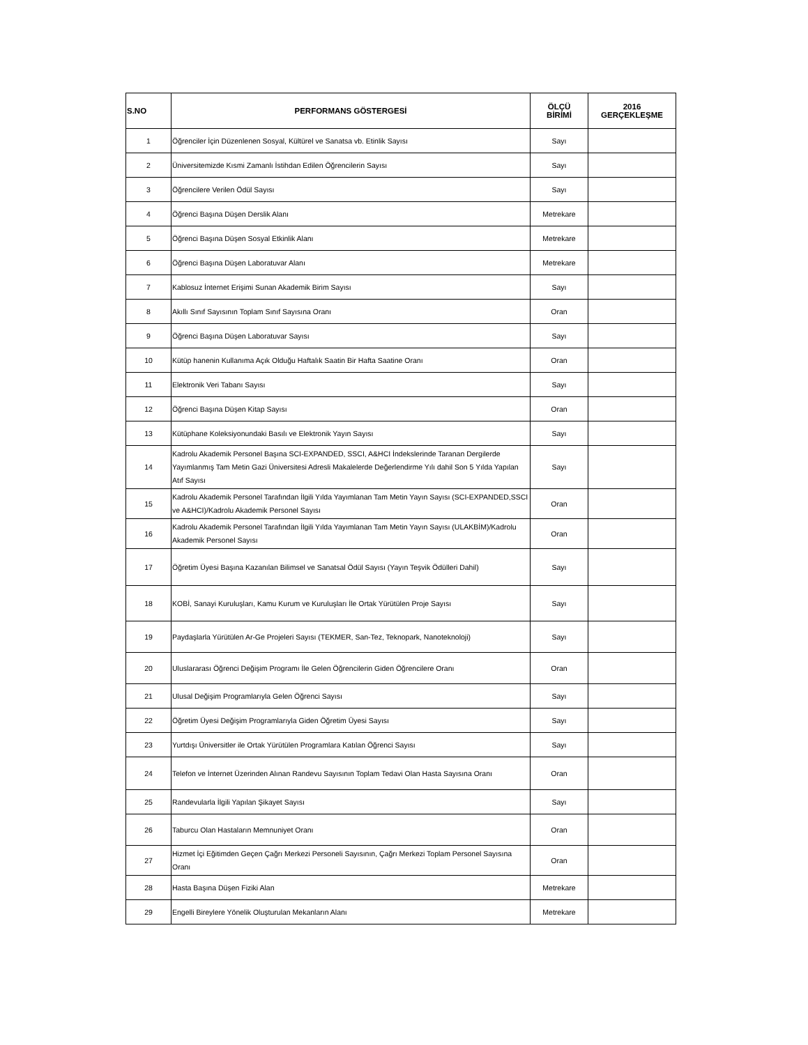| S.NO | PERFORMANS GÖSTERGESİ | ÖLÇÜ BİRİMİ | 2016 GERÇEKLEŞME |
| --- | --- | --- | --- |
| 1 | Öğrenciler İçin Düzenlenen Sosyal, Kültürel ve Sanatsa vb. Etinlik Sayısı | Sayı | |
| 2 | Üniversitemizde Kısmi Zamanlı İstihdan Edilen Öğrencilerin Sayısı | Sayı | |
| 3 | Öğrencilere Verilen Ödül Sayısı | Sayı | |
| 4 | Öğrenci Başına Düşen Derslik Alanı | Metrekare | |
| 5 | Öğrenci Başına Düşen Sosyal Etkinlik Alanı | Metrekare | |
| 6 | Öğrenci Başına Düşen Laboratuvar Alanı | Metrekare | |
| 7 | Kablosuz İnternet Erişimi Sunan Akademik Birim Sayısı | Sayı | |
| 8 | Akıllı Sınıf Sayısının Toplam Sınıf Sayısına Oranı | Oran | |
| 9 | Öğrenci Başına Düşen Laboratuvar Sayısı | Sayı | |
| 10 | Kütüp hanenin Kullanıma Açık Olduğu Haftalık Saatin Bir Hafta Saatine Oranı | Oran | |
| 11 | Elektronik Veri Tabanı Sayısı | Sayı | |
| 12 | Öğrenci Başına Düşen Kitap Sayısı | Oran | |
| 13 | Kütüphane Koleksiyonundaki Basılı ve Elektronik Yayın Sayısı | Sayı | |
| 14 | Kadrolu Akademik Personel Başına SCI-EXPANDED, SSCI, A&HCI İndekslerinde Taranan Dergilerde Yayımlanmış Tam Metin Gazi Üniversitesi Adresli Makalelerde Değerlendirme Yılı dahil Son 5 Yılda Yapılan Atıf Sayısı | Sayı | |
| 15 | Kadrolu Akademik Personel Tarafından İlgili Yılda Yayımlanan Tam Metin Yayın Sayısı (SCI-EXPANDED,SSCI ve A&HCI)/Kadrolu Akademik Personel Sayısı | Oran | |
| 16 | Kadrolu Akademik Personel Tarafından İlgili Yılda Yayımlanan Tam Metin Yayın Sayısı (ULAKBİM)/Kadrolu Akademik Personel Sayısı | Oran | |
| 17 | Öğretim Üyesi Başına Kazanılan Bilimsel ve Sanatsal Ödül Sayısı (Yayın Teşvik Ödülleri Dahil) | Sayı | |
| 18 | KOBİ, Sanayi Kuruluşları, Kamu Kurum ve Kuruluşları İle Ortak Yürütülen Proje Sayısı | Sayı | |
| 19 | Paydaşlarla Yürütülen Ar-Ge Projeleri Sayısı (TEKMER, San-Tez, Teknopark, Nanoteknoloji) | Sayı | |
| 20 | Uluslararası Öğrenci Değişim Programı İle Gelen Öğrencilerin Giden Öğrencilere Oranı | Oran | |
| 21 | Ulusal Değişim Programlarıyla Gelen Öğrenci Sayısı | Sayı | |
| 22 | Öğretim Üyesi Değişim Programlarıyla Giden Öğretim Üyesi Sayısı | Sayı | |
| 23 | Yurtdışı Üniversitler ile Ortak Yürütülen Programlara Katılan Öğrenci Sayısı | Sayı | |
| 24 | Telefon ve İnternet Üzerinden Alınan Randevu Sayısının Toplam Tedavi Olan Hasta Sayısına Oranı | Oran | |
| 25 | Randevularla İlgili Yapılan Şikayet Sayısı | Sayı | |
| 26 | Taburcu Olan Hastaların Memnuniyet Oranı | Oran | |
| 27 | Hizmet İçi Eğitimden Geçen Çağrı Merkezi Personeli Sayısının, Çağrı Merkezi Toplam Personel Sayısına Oranı | Oran | |
| 28 | Hasta Başına Düşen Fiziki Alan | Metrekare | |
| 29 | Engelli Bireylere Yönelik Oluşturulan Mekanların Alanı | Metrekare | |